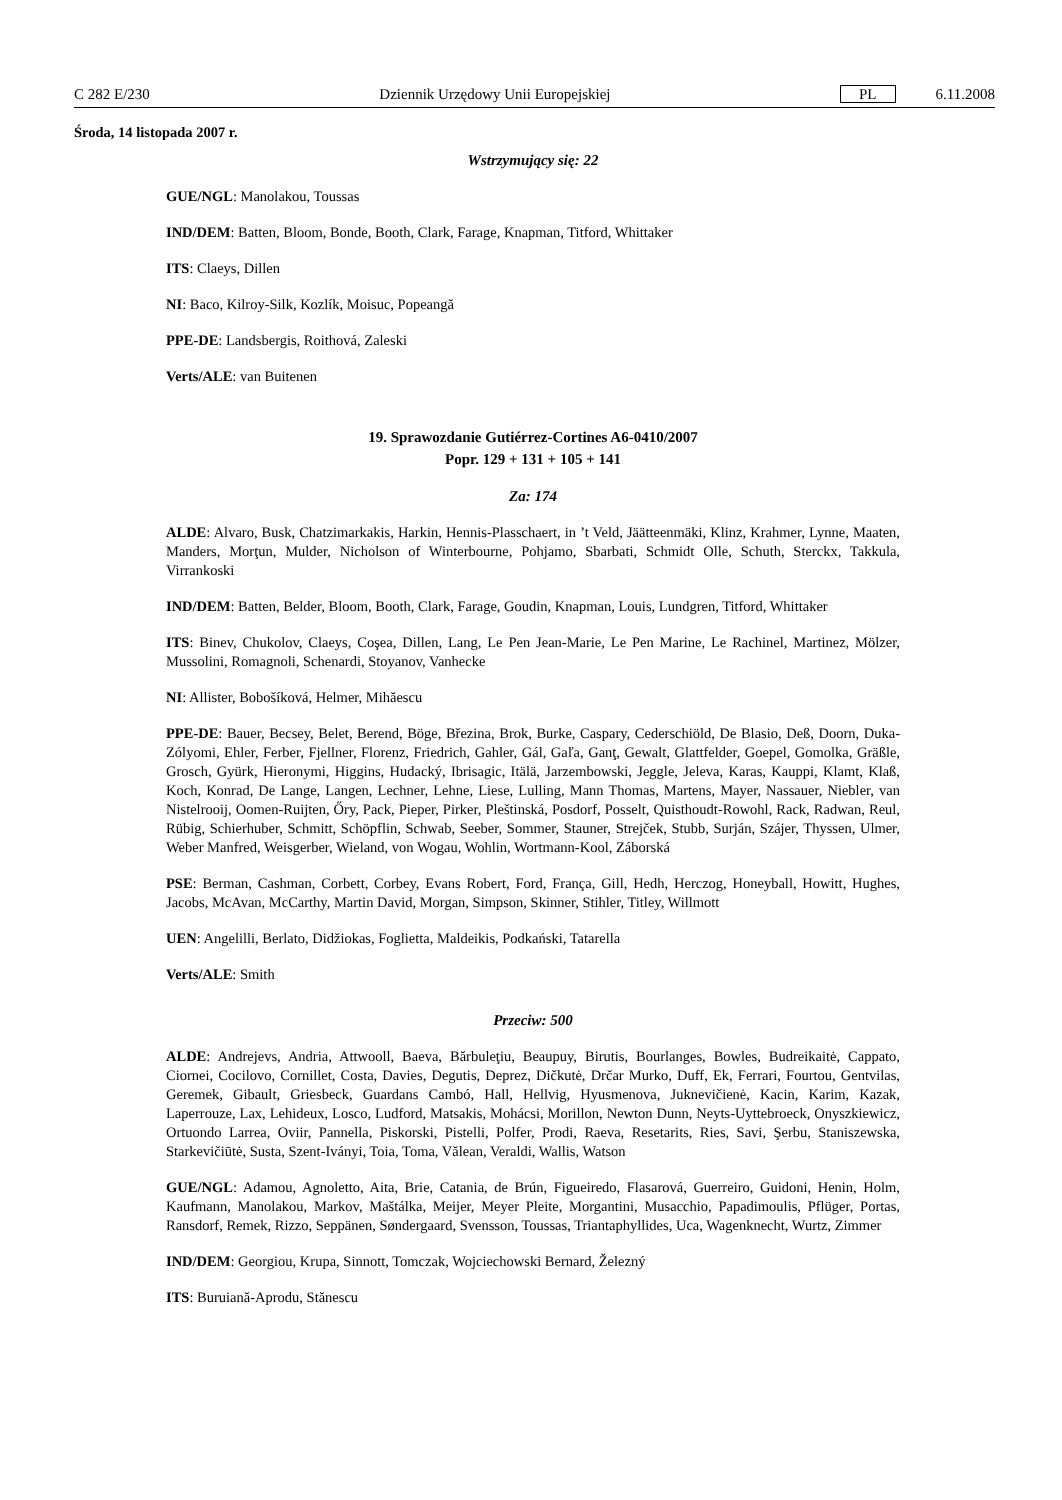C 282 E/230 Dziennik Urzędowy Unii Europejskiej PL 6.11.2008
Środa, 14 listopada 2007 r.
Wstrzymujący się: 22
GUE/NGL: Manolakou, Toussas
IND/DEM: Batten, Bloom, Bonde, Booth, Clark, Farage, Knapman, Titford, Whittaker
ITS: Claeys, Dillen
NI: Baco, Kilroy-Silk, Kozlík, Moisuc, Popeangă
PPE-DE: Landsbergis, Roithová, Zaleski
Verts/ALE: van Buitenen
19. Sprawozdanie Gutiérrez-Cortines A6-0410/2007
Popr. 129 + 131 + 105 + 141
Za: 174
ALDE: Alvaro, Busk, Chatzimarkakis, Harkin, Hennis-Plasschaert, in ’t Veld, Jäätteenmäki, Klinz, Krahmer, Lynne, Maaten, Manders, Morţun, Mulder, Nicholson of Winterbourne, Pohjamo, Sbarbati, Schmidt Olle, Schuth, Sterckx, Takkula, Virrankoski
IND/DEM: Batten, Belder, Bloom, Booth, Clark, Farage, Goudin, Knapman, Louis, Lundgren, Titford, Whittaker
ITS: Binev, Chukolov, Claeys, Coşea, Dillen, Lang, Le Pen Jean-Marie, Le Pen Marine, Le Rachinel, Martinez, Mölzer, Mussolini, Romagnoli, Schenardi, Stoyanov, Vanhecke
NI: Allister, Bobošíková, Helmer, Mihăescu
PPE-DE: Bauer, Becsey, Belet, Berend, Böge, Březina, Brok, Burke, Caspary, Cederschiöld, De Blasio, Deß, Doorn, Duka-Zólyomi, Ehler, Ferber, Fjellner, Florenz, Friedrich, Gahler, Gál, Gaľa, Ganţ, Gewalt, Glattfelder, Goepel, Gomolka, Gräßle, Grosch, Gyürk, Hieronymi, Higgins, Hudacký, Ibrisagic, Itälä, Jarzembowski, Jeggle, Jeleva, Karas, Kauppi, Klamt, Klaß, Koch, Konrad, De Lange, Langen, Lechner, Lehne, Liese, Lulling, Mann Thomas, Martens, Mayer, Nassauer, Niebler, van Nistelrooij, Oomen-Ruijten, Őry, Pack, Pieper, Pirker, Pleštinská, Posdorf, Posselt, Quisthoudt-Rowohl, Rack, Radwan, Reul, Rübig, Schierhuber, Schmitt, Schöpflin, Schwab, Seeber, Sommer, Stauner, Strejček, Stubb, Surján, Szájer, Thyssen, Ulmer, Weber Manfred, Weisgerber, Wieland, von Wogau, Wohlin, Wortmann-Kool, Záborská
PSE: Berman, Cashman, Corbett, Corbey, Evans Robert, Ford, França, Gill, Hedh, Herczog, Honeyball, Howitt, Hughes, Jacobs, McAvan, McCarthy, Martin David, Morgan, Simpson, Skinner, Stihler, Titley, Willmott
UEN: Angelilli, Berlato, Didžiokas, Foglietta, Maldeikis, Podkański, Tatarella
Verts/ALE: Smith
Przeciw: 500
ALDE: Andrejevs, Andria, Attwooll, Baeva, Bărbuleţiu, Beaupuy, Birutis, Bourlanges, Bowles, Budreikaitė, Cappato, Ciornei, Cocilovo, Cornillet, Costa, Davies, Degutis, Deprez, Dičkutė, Drčar Murko, Duff, Ek, Ferrari, Fourtou, Gentvilas, Geremek, Gibault, Griesbeck, Guardans Cambó, Hall, Hellvig, Hyusmenova, Juknevičienė, Kacin, Karim, Kazak, Laperrouze, Lax, Lehideux, Losco, Ludford, Matsakis, Mohácsi, Morillon, Newton Dunn, Neyts-Uyttebroeck, Onyszkiewicz, Ortuondo Larrea, Oviir, Pannella, Piskorski, Pistelli, Polfer, Prodi, Raeva, Resetarits, Ries, Savi, Şerbu, Staniszewska, Starkevičiūtė, Susta, Szent-Iványi, Toia, Toma, Vălean, Veraldi, Wallis, Watson
GUE/NGL: Adamou, Agnoletto, Aita, Brie, Catania, de Brún, Figueiredo, Flasarová, Guerreiro, Guidoni, Henin, Holm, Kaufmann, Manolakou, Markov, Maštálka, Meijer, Meyer Pleite, Morgantini, Musacchio, Papadimoulis, Pflüger, Portas, Ransdorf, Remek, Rizzo, Seppänen, Søndergaard, Svensson, Toussas, Triantaphyllides, Uca, Wagenknecht, Wurtz, Zimmer
IND/DEM: Georgiou, Krupa, Sinnott, Tomczak, Wojciechowski Bernard, Železný
ITS: Buruiană-Aprodu, Stănescu